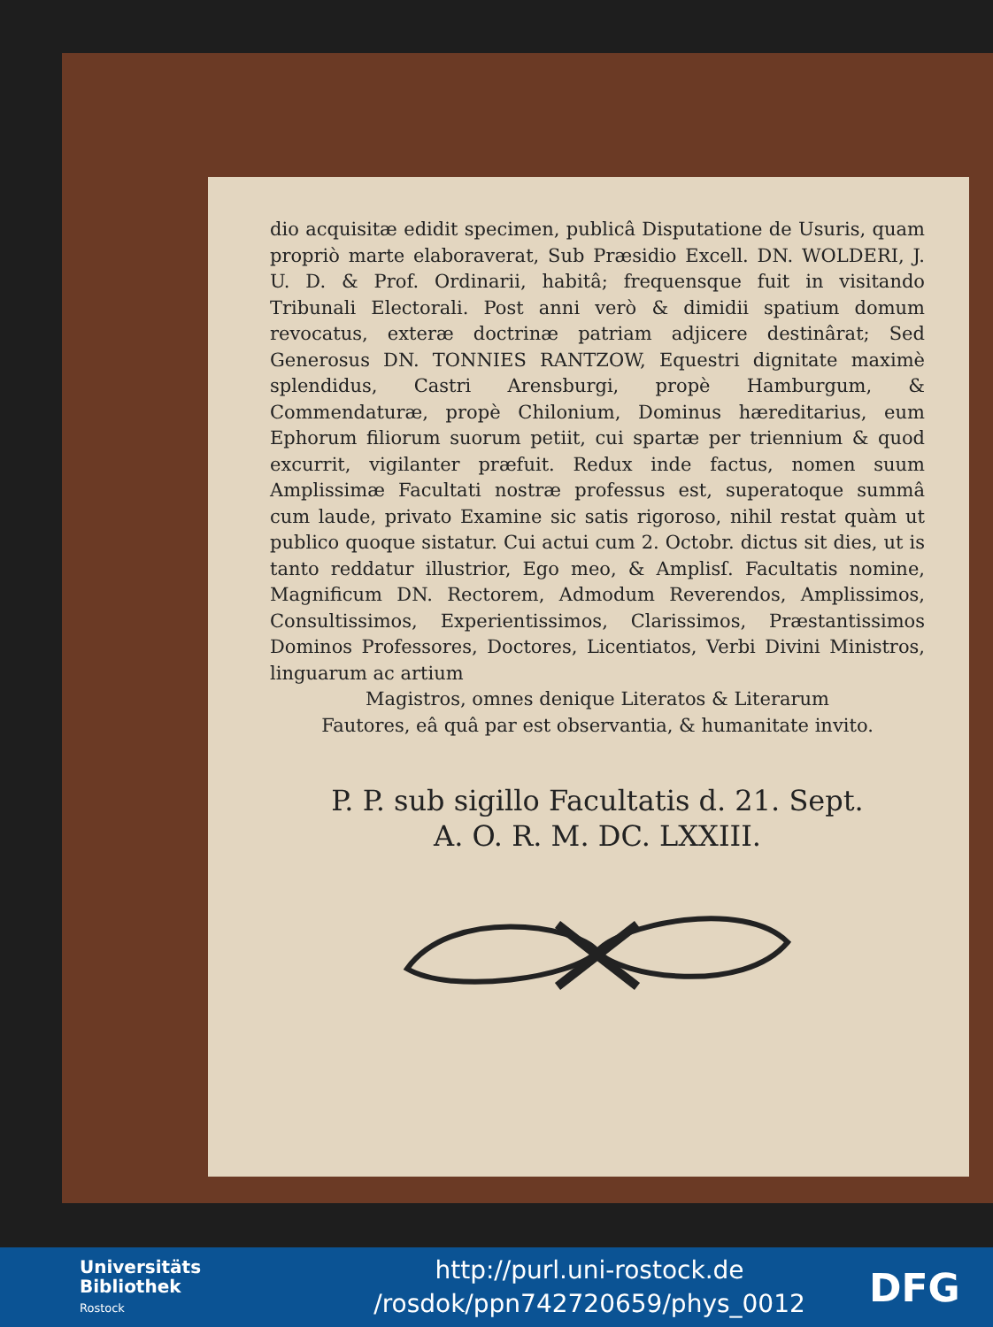dio acquisitæ edidit specimen, publicâ Disputatione de Usuris, quam propriò marte elaboraverat, Sub Præsidio Excell. DN. WOLDERI, J. U. D. & Prof. Ordinarii, habitâ; frequensque fuit in visitando Tribunali Electorali. Post anni verò & dimidii spatium domum revocatus, exteræ doctrinæ patriam adjicere destinârat; Sed Generosus DN. TONNIES RANTZOW, Equestri dignitate maximè splendidus, Castri Arensburgi, propè Hamburgum, & Commendaturæ, propè Chilonium, Dominus hæreditarius, eum Ephorum filiorum suorum petiit, cui spartæ per triennium & quod excurrit, vigilanter præfuit. Redux inde factus, nomen suum Amplissimæ Facultati nostræ professus est, superatoque summâ cum laude, privato Examine sic satis rigoroso, nihil restat quàm ut publico quoque sistatur. Cui actui cum 2. Octobr. dictus sit dies, ut is tanto reddatur illustrior, Ego meo, & Amplisſ. Facultatis nomine, Magnificum DN. Rectorem, Admodum Reverendos, Amplissimos, Consultissimos, Experientissimos, Clarissimos, Præstantissimos Dominos Professores, Doctores, Licentiatos, Verbi Divini Ministros, linguarum ac artium
Magistros, omnes denique Literatos & Literarum
Fautores, eâ quâ par est observantia, & humanitate invito.
P. P. sub sigillo Facultatis d. 21. Sept.
A. O. R. M. DC. LXXIII.
Universitäts
Bibliothek
Rostock
http://purl.uni-rostock.de
/rosdok/ppn742720659/phys_0012
DFG